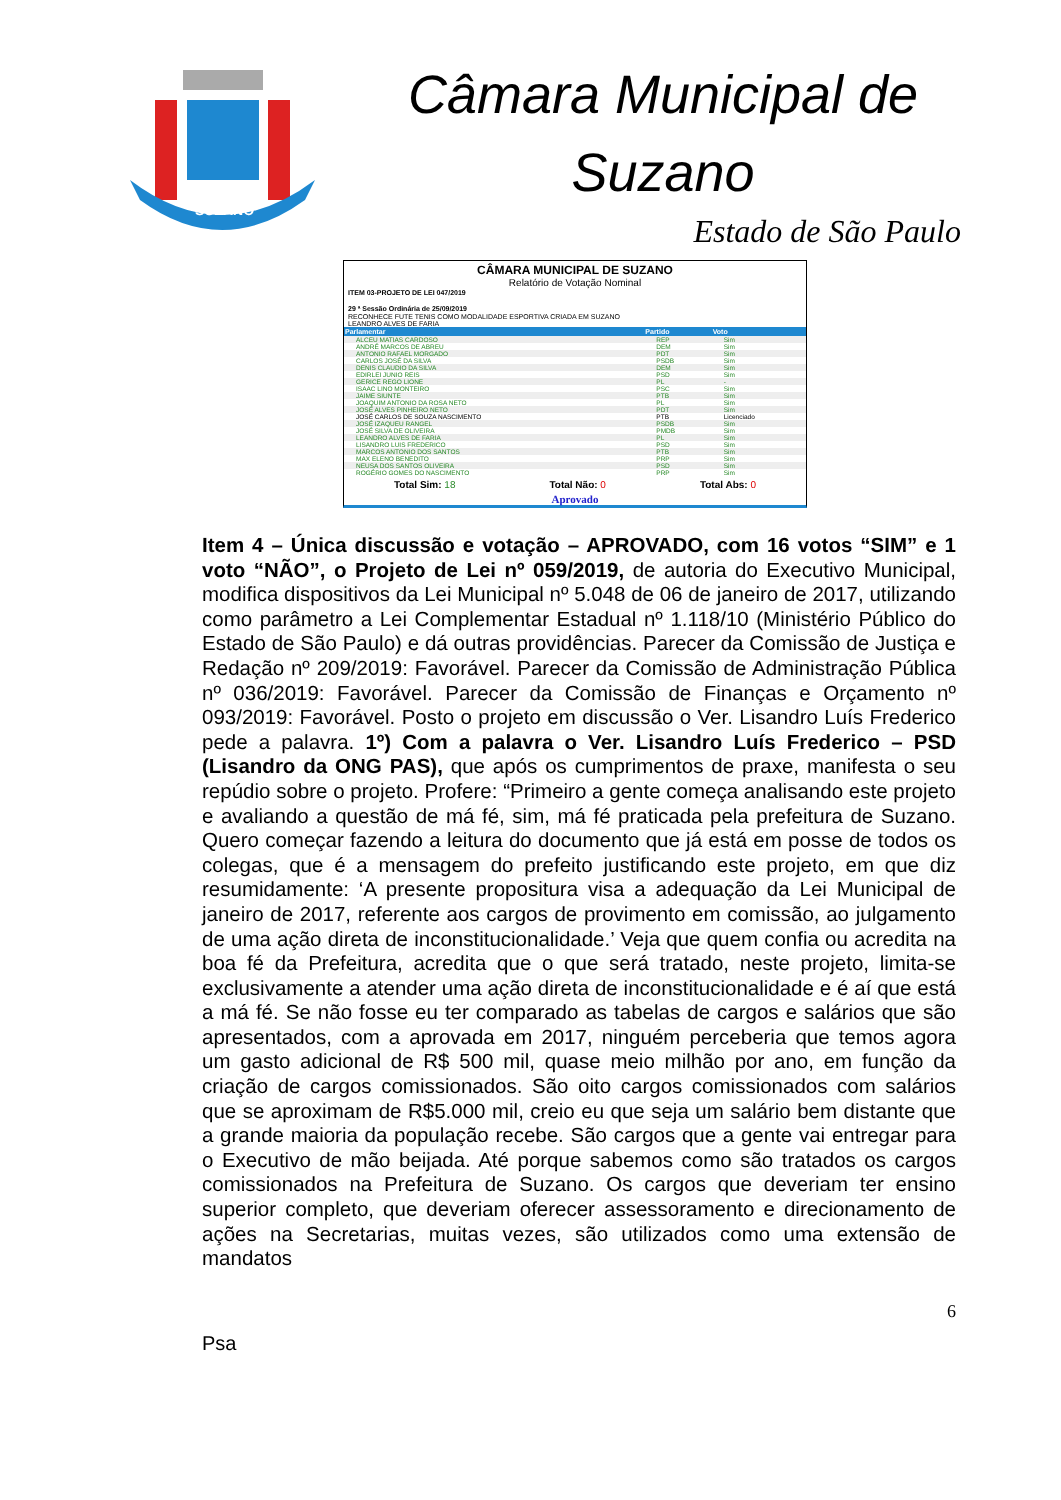SUZANO
Câmara Municipal de Suzano
Estado de São Paulo
CÂMARA MUNICIPAL DE SUZANO
Relatório de Votação Nominal
ITEM 03-PROJETO DE LEI 047/2019
29 ª Sessão Ordinária de 25/09/2019
RECONHECE FUTE TENIS COMO MODALIDADE ESPORTIVA CRIADA EM SUZANO
LEANDRO ALVES DE FARIA
| Parlamentar | Partido | Voto |
| --- | --- | --- |
| ALCEU MATIAS CARDOSO | REP | Sim |
| ANDRÉ MARCOS DE ABREU | DEM | Sim |
| ANTONIO RAFAEL MORGADO | PDT | Sim |
| CARLOS JOSÉ DA SILVA | PSDB | Sim |
| DENIS CLAUDIO DA SILVA | DEM | Sim |
| EDIRLEI JUNIO REIS | PSD | Sim |
| GERICE REGO LIONE | PL | - |
| ISAAC LINO MONTEIRO | PSC | Sim |
| JAIME SIUNTE | PTB | Sim |
| JOAQUIM ANTONIO DA ROSA NETO | PL | Sim |
| JOSÉ ALVES PINHEIRO NETO | PDT | Sim |
| JOSÉ CARLOS DE SOUZA NASCIMENTO | PTB | Licenciado |
| JOSÉ IZAQUEU RANGEL | PSDB | Sim |
| JOSÉ SILVA DE OLIVEIRA | PMDB | Sim |
| LEANDRO ALVES DE FARIA | PL | Sim |
| LISANDRO LUIS FREDERICO | PSD | Sim |
| MARCOS ANTONIO DOS SANTOS | PTB | Sim |
| MAX ELENO BENEDITO | PRP | Sim |
| NEUSA DOS SANTOS OLIVEIRA | PSD | Sim |
| ROGÉRIO GOMES DO NASCIMENTO | PRP | Sim |
Total Sim: 18 Total Não: 0 Total Abs: 0
Aprovado
Item 4 – Única discussão e votação – APROVADO, com 16 votos “SIM” e 1 voto “NÃO”, o Projeto de Lei nº 059/2019, de autoria do Executivo Municipal, modifica dispositivos da Lei Municipal nº 5.048 de 06 de janeiro de 2017, utilizando como parâmetro a Lei Complementar Estadual nº 1.118/10 (Ministério Público do Estado de São Paulo) e dá outras providências. Parecer da Comissão de Justiça e Redação nº 209/2019: Favorável. Parecer da Comissão de Administração Pública nº 036/2019: Favorável. Parecer da Comissão de Finanças e Orçamento nº 093/2019: Favorável. Posto o projeto em discussão o Ver. Lisandro Luís Frederico pede a palavra. 1º) Com a palavra o Ver. Lisandro Luís Frederico – PSD (Lisandro da ONG PAS), que após os cumprimentos de praxe, manifesta o seu repúdio sobre o projeto. Profere: “Primeiro a gente começa analisando este projeto e avaliando a questão de má fé, sim, má fé praticada pela prefeitura de Suzano. Quero começar fazendo a leitura do documento que já está em posse de todos os colegas, que é a mensagem do prefeito justificando este projeto, em que diz resumidamente: ‘A presente propositura visa a adequação da Lei Municipal de janeiro de 2017, referente aos cargos de provimento em comissão, ao julgamento de uma ação direta de inconstitucionalidade.’ Veja que quem confia ou acredita na boa fé da Prefeitura, acredita que o que será tratado, neste projeto, limita-se exclusivamente a atender uma ação direta de inconstitucionalidade e é aí que está a má fé. Se não fosse eu ter comparado as tabelas de cargos e salários que são apresentados, com a aprovada em 2017, ninguém perceberia que temos agora um gasto adicional de R$ 500 mil, quase meio milhão por ano, em função da criação de cargos comissionados. São oito cargos comissionados com salários que se aproximam de R$5.000 mil, creio eu que seja um salário bem distante que a grande maioria da população recebe. São cargos que a gente vai entregar para o Executivo de mão beijada. Até porque sabemos como são tratados os cargos comissionados na Prefeitura de Suzano. Os cargos que deveriam ter ensino superior completo, que deveriam oferecer assessoramento e direcionamento de ações na Secretarias, muitas vezes, são utilizados como uma extensão de mandatos
6
Psa